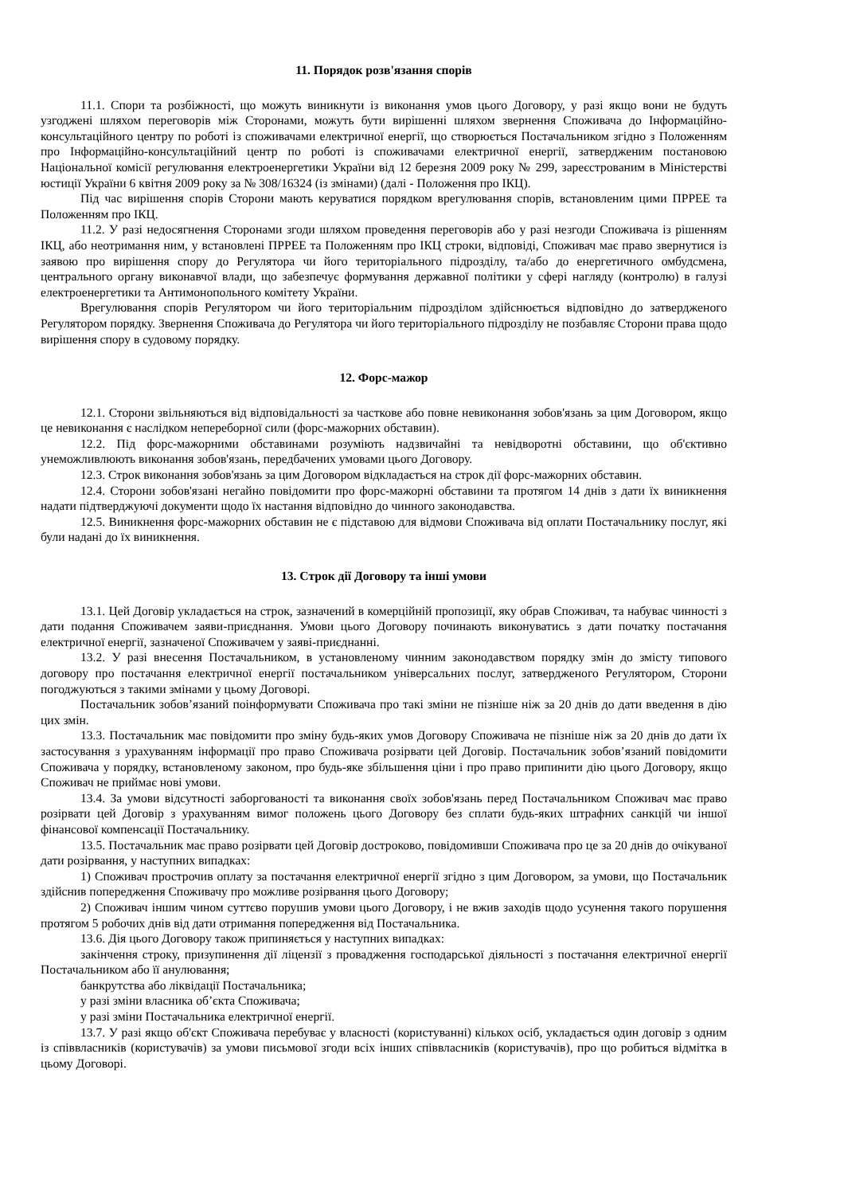11. Порядок розв'язання спорів
11.1. Спори та розбіжності, що можуть виникнути із виконання умов цього Договору, у разі якщо вони не будуть узгоджені шляхом переговорів між Сторонами, можуть бути вирішенні шляхом звернення Споживача до Інформаційно-консультаційного центру по роботі із споживачами електричної енергії, що створюється Постачальником згідно з Положенням про Інформаційно-консультаційний центр по роботі із споживачами електричної енергії, затвердженим постановою Національної комісії регулювання електроенергетики України від 12 березня 2009 року № 299, зареєстрованим в Міністерстві юстиції України 6 квітня 2009 року за № 308/16324 (із змінами) (далі - Положення про ІКЦ).
Під час вирішення спорів Сторони мають керуватися порядком врегулювання спорів, встановленим цими ПРРЕЕ та Положенням про ІКЦ.
11.2. У разі недосягнення Сторонами згоди шляхом проведення переговорів або у разі незгоди Споживача із рішенням ІКЦ, або неотримання ним, у встановлені ПРРЕЕ та Положенням про ІКЦ строки, відповіді, Споживач має право звернутися із заявою про вирішення спору до Регулятора чи його територіального підрозділу, та/або до енергетичного омбудсмена, центрального органу виконавчої влади, що забезпечує формування державної політики у сфері нагляду (контролю) в галузі електроенергетики та Антимонопольного комітету України.
Врегулювання спорів Регулятором чи його територіальним підрозділом здійснюється відповідно до затвердженого Регулятором порядку. Звернення Споживача до Регулятора чи його територіального підрозділу не позбавляє Сторони права щодо вирішення спору в судовому порядку.
12. Форс-мажор
12.1. Сторони звільняються від відповідальності за часткове або повне невиконання зобов'язань за цим Договором, якщо це невиконання є наслідком непереборної сили (форс-мажорних обставин).
12.2. Під форс-мажорними обставинами розуміють надзвичайні та невідворотні обставини, що об'єктивно унеможливлюють виконання зобов'язань, передбачених умовами цього Договору.
12.3. Строк виконання зобов'язань за цим Договором відкладається на строк дії форс-мажорних обставин.
12.4. Сторони зобов'язані негайно повідомити про форс-мажорні обставини та протягом 14 днів з дати їх виникнення надати підтверджуючі документи щодо їх настання відповідно до чинного законодавства.
12.5. Виникнення форс-мажорних обставин не є підставою для відмови Споживача від оплати Постачальнику послуг, які були надані до їх виникнення.
13. Строк дії Договору та інші умови
13.1. Цей Договір укладається на строк, зазначений в комерційній пропозиції, яку обрав Споживач, та набуває чинності з дати подання Споживачем заяви-приєднання. Умови цього Договору починають виконуватись з дати початку постачання електричної енергії, зазначеної Споживачем у заяві-приєднанні.
13.2. У разі внесення Постачальником, в установленому чинним законодавством порядку змін до змісту типового договору про постачання електричної енергії постачальником універсальних послуг, затвердженого Регулятором, Сторони погоджуються з такими змінами у цьому Договорі.
Постачальник зобов’язаний поінформувати Споживача про такі зміни не пізніше ніж за 20 днів до дати введення в дію цих змін.
13.3. Постачальник має повідомити про зміну будь-яких умов Договору Споживача не пізніше ніж за 20 днів до дати їх застосування з урахуванням інформації про право Споживача розірвати цей Договір. Постачальник зобов’язаний повідомити Споживача у порядку, встановленому законом, про будь-яке збільшення ціни і про право припинити дію цього Договору, якщо Споживач не приймає нові умови.
13.4. За умови відсутності заборгованості та виконання своїх зобов'язань перед Постачальником Споживач має право розірвати цей Договір з урахуванням вимог положень цього Договору без сплати будь-яких штрафних санкцій чи іншої фінансової компенсації Постачальнику.
13.5. Постачальник має право розірвати цей Договір достроково, повідомивши Споживача про це за 20 днів до очікуваної дати розірвання, у наступних випадках:
1) Споживач прострочив оплату за постачання електричної енергії згідно з цим Договором, за умови, що Постачальник здійснив попередження Споживачу про можливе розірвання цього Договору;
2) Споживач іншим чином суттєво порушив умови цього Договору, і не вжив заходів щодо усунення такого порушення протягом 5 робочих днів від дати отримання попередження від Постачальника.
13.6. Дія цього Договору також припиняється у наступних випадках:
закінчення строку, призупинення дії ліцензії з провадження господарської діяльності з постачання електричної енергії Постачальником або її анулювання;
банкрутства або ліквідації Постачальника;
у разі зміни власника об’єкта Споживача;
у разі зміни Постачальника електричної енергії.
13.7. У разі якщо об'єкт Споживача перебуває у власності (користуванні) кількох осіб, укладається один договір з одним із співвласників (користувачів) за умови письмової згоди всіх інших співвласників (користувачів), про що робиться відмітка в цьому Договорі.